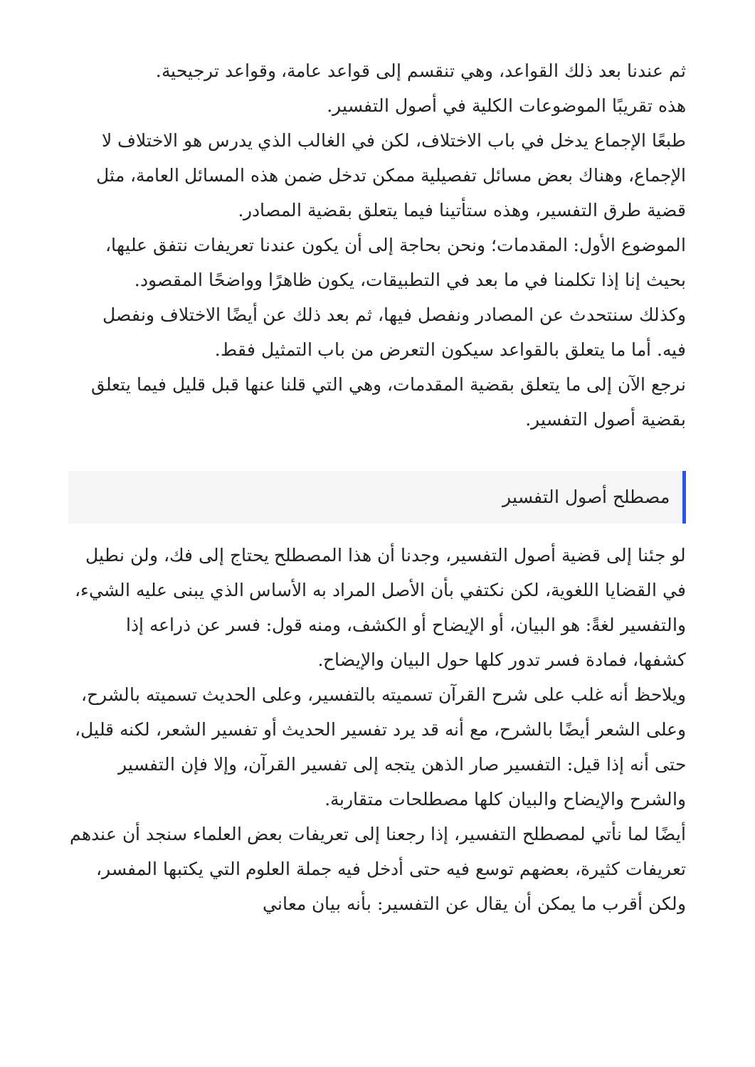ثم عندنا بعد ذلك القواعد، وهي تنقسم إلى قواعد عامة، وقواعد ترجيحية.
هذه تقريبًا الموضوعات الكلية في أصول التفسير.
طبعًا الإجماع يدخل في باب الاختلاف، لكن في الغالب الذي يدرس هو الاختلاف لا الإجماع، وهناك بعض مسائل تفصيلية ممكن تدخل ضمن هذه المسائل العامة، مثل قضية طرق التفسير، وهذه ستأتينا فيما يتعلق بقضية المصادر.
الموضوع الأول: المقدمات؛ ونحن بحاجة إلى أن يكون عندنا تعريفات نتفق عليها، بحيث إنا إذا تكلمنا في ما بعد في التطبيقات، يكون ظاهرًا وواضحًا المقصود.
وكذلك سنتحدث عن المصادر ونفصل فيها، ثم بعد ذلك عن أيضًا الاختلاف ونفصل فيه. أما ما يتعلق بالقواعد سيكون التعرض من باب التمثيل فقط.
نرجع الآن إلى ما يتعلق بقضية المقدمات، وهي التي قلنا عنها قبل قليل فيما يتعلق بقضية أصول التفسير.
مصطلح أصول التفسير
لو جئنا إلى قضية أصول التفسير، وجدنا أن هذا المصطلح يحتاج إلى فك، ولن نطيل في القضايا اللغوية، لكن نكتفي بأن الأصل المراد به الأساس الذي يبنى عليه الشيء، والتفسير لغةً: هو البيان، أو الإيضاح أو الكشف، ومنه قول: فسر عن ذراعه إذا كشفها، فمادة فسر تدور كلها حول البيان والإيضاح.
ويلاحظ أنه غلب على شرح القرآن تسميته بالتفسير، وعلى الحديث تسميته بالشرح، وعلى الشعر أيضًا بالشرح، مع أنه قد يرد تفسير الحديث أو تفسير الشعر، لكنه قليل، حتى أنه إذا قيل: التفسير صار الذهن يتجه إلى تفسير القرآن، وإلا فإن التفسير والشرح والإيضاح والبيان كلها مصطلحات متقاربة.
أيضًا لما نأتي لمصطلح التفسير، إذا رجعنا إلى تعريفات بعض العلماء سنجد أن عندهم تعريفات كثيرة، بعضهم توسع فيه حتى أدخل فيه جملة العلوم التي يكتبها المفسر، ولكن أقرب ما يمكن أن يقال عن التفسير: بأنه بيان معاني